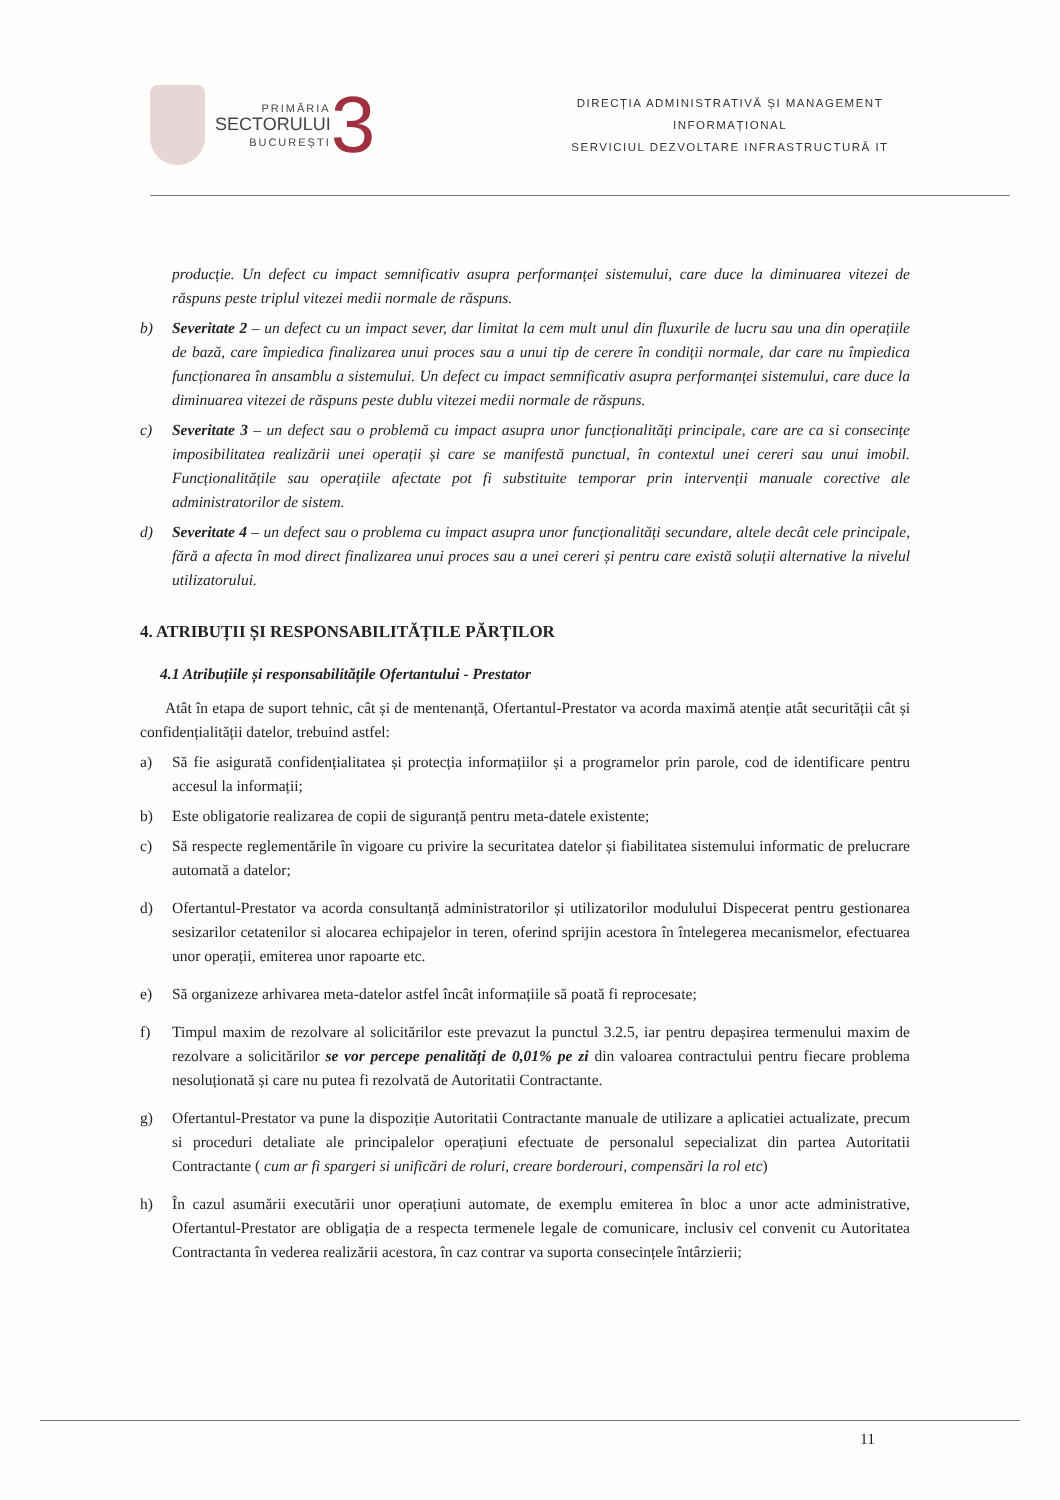PRIMĂRIA
SECTORULUI
BUCUREȘTI
3
DIRECȚIA ADMINISTRATIVĂ ȘI MANAGEMENT
INFORMAȚIONAL
SERVICIUL DEZVOLTARE INFRASTRUCTURĂ IT
producție. Un defect cu impact semnificativ asupra performanței sistemului, care duce la diminuarea vitezei de răspuns peste triplul vitezei medii normale de răspuns.
b) Severitate 2 – un defect cu un impact sever, dar limitat la cem mult unul din fluxurile de lucru sau una din operațiile de bază, care împiedica finalizarea unui proces sau a unui tip de cerere în condiții normale, dar care nu împiedica funcționarea în ansamblu a sistemului. Un defect cu impact semnificativ asupra performanței sistemului, care duce la diminuarea vitezei de răspuns peste dublu vitezei medii normale de răspuns.
c) Severitate 3 – un defect sau o problemă cu impact asupra unor funcționalități principale, care are ca si consecințe imposibilitatea realizării unei operații și care se manifestă punctual, în contextul unei cereri sau unui imobil. Funcționalitățile sau operațiile afectate pot fi substituite temporar prin intervenții manuale corective ale administratorilor de sistem.
d) Severitate 4 – un defect sau o problema cu impact asupra unor funcționalități secundare, altele decât cele principale, fără a afecta în mod direct finalizarea unui proces sau a unei cereri și pentru care există soluții alternative la nivelul utilizatorului.
4. ATRIBUȚII ȘI RESPONSABILITĂȚILE PĂRȚILOR
4.1 Atribuțiile și responsabilitățile Ofertantului - Prestator
Atât în etapa de suport tehnic, cât și de mentenanță, Ofertantul-Prestator va acorda maximă atenție atât securității cât și confidențialității datelor, trebuind astfel:
a) Să fie asigurată confidențialitatea și protecția informațiilor și a programelor prin parole, cod de identificare pentru accesul la informații;
b) Este obligatorie realizarea de copii de siguranță pentru meta-datele existente;
c) Să respecte reglementările în vigoare cu privire la securitatea datelor și fiabilitatea sistemului informatic de prelucrare automată a datelor;
d) Ofertantul-Prestator va acorda consultanță administratorilor și utilizatorilor modulului Dispecerat pentru gestionarea sesizarilor cetatenilor si alocarea echipajelor in teren, oferind sprijin acestora în întelegerea mecanismelor, efectuarea unor operații, emiterea unor rapoarte etc.
e) Să organizeze arhivarea meta-datelor astfel încât informațiile să poată fi reprocesate;
f) Timpul maxim de rezolvare al solicitărilor este prevazut la punctul 3.2.5, iar pentru depașirea termenului maxim de rezolvare a solicitărilor se vor percepe penalități de 0,01% pe zi din valoarea contractului pentru fiecare problema nesoluționată și care nu putea fi rezolvată de Autoritatii Contractante.
g) Ofertantul-Prestator va pune la dispoziție Autoritatii Contractante manuale de utilizare a aplicatiei actualizate, precum si proceduri detaliate ale principalelor operațiuni efectuate de personalul sepecializat din partea Autoritatii Contractante ( cum ar fi spargeri si unificări de roluri, creare borderouri, compensări la rol etc)
h) În cazul asumării executării unor operațiuni automate, de exemplu emiterea în bloc a unor acte administrative, Ofertantul-Prestator are obligația de a respecta termenele legale de comunicare, inclusiv cel convenit cu Autoritatea Contractanta în vederea realizării acestora, în caz contrar va suporta consecințele întârzierii;
11